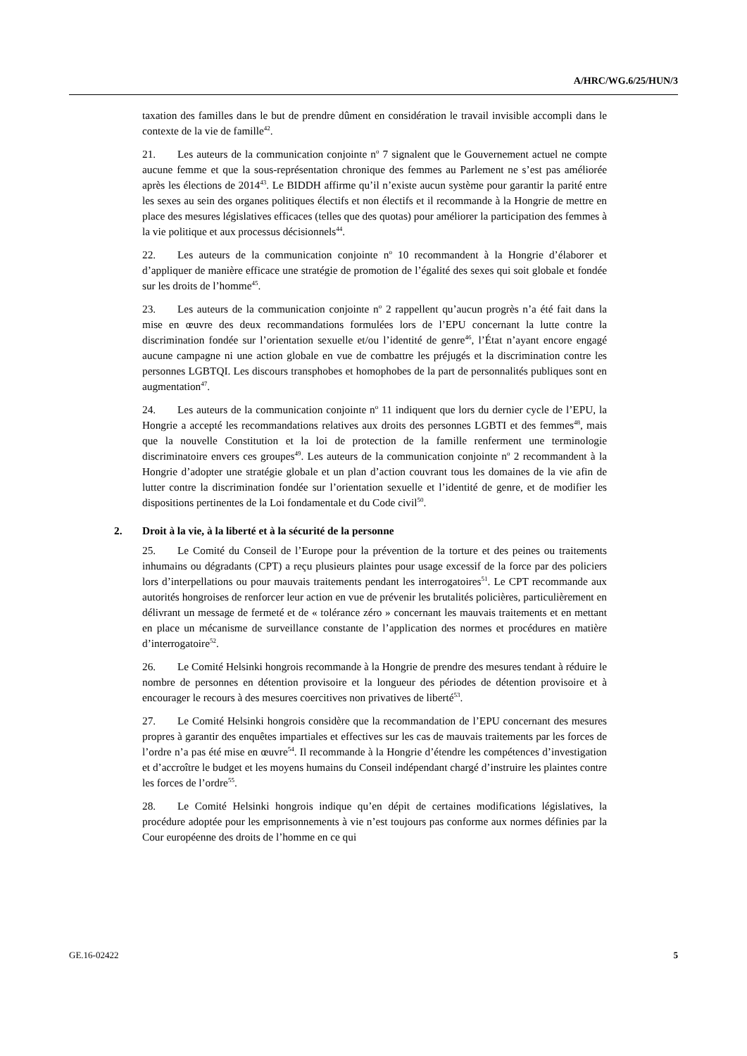A/HRC/WG.6/25/HUN/3
taxation des familles dans le but de prendre dûment en considération le travail invisible accompli dans le contexte de la vie de famille<sup>42</sup>.
21. Les auteurs de la communication conjointe n<sup>o</sup> 7 signalent que le Gouvernement actuel ne compte aucune femme et que la sous-représentation chronique des femmes au Parlement ne s’est pas améliorée après les élections de 2014<sup>43</sup>. Le BIDDH affirme qu’il n’existe aucun système pour garantir la parité entre les sexes au sein des organes politiques électifs et non électifs et il recommande à la Hongrie de mettre en place des mesures législatives efficaces (telles que des quotas) pour améliorer la participation des femmes à la vie politique et aux processus décisionnels<sup>44</sup>.
22. Les auteurs de la communication conjointe n<sup>o</sup> 10 recommandent à la Hongrie d’élaborer et d’appliquer de manière efficace une stratégie de promotion de l’égalité des sexes qui soit globale et fondée sur les droits de l’homme<sup>45</sup>.
23. Les auteurs de la communication conjointe n<sup>o</sup> 2 rappellent qu’aucun progrès n’a été fait dans la mise en œuvre des deux recommandations formulées lors de l’EPU concernant la lutte contre la discrimination fondée sur l’orientation sexuelle et/ou l’identité de genre<sup>46</sup>, l’État n’ayant encore engagé aucune campagne ni une action globale en vue de combattre les préjugés et la discrimination contre les personnes LGBTQI. Les discours transphobes et homophobes de la part de personnalités publiques sont en augmentation<sup>47</sup>.
24. Les auteurs de la communication conjointe n<sup>o</sup> 11 indiquent que lors du dernier cycle de l’EPU, la Hongrie a accepté les recommandations relatives aux droits des personnes LGBTI et des femmes<sup>48</sup>, mais que la nouvelle Constitution et la loi de protection de la famille renferment une terminologie discriminatoire envers ces groupes<sup>49</sup>. Les auteurs de la communication conjointe n<sup>o</sup> 2 recommandent à la Hongrie d’adopter une stratégie globale et un plan d’action couvrant tous les domaines de la vie afin de lutter contre la discrimination fondée sur l’orientation sexuelle et l’identité de genre, et de modifier les dispositions pertinentes de la Loi fondamentale et du Code civil<sup>50</sup>.
2. Droit à la vie, à la liberté et à la sécurité de la personne
25. Le Comité du Conseil de l’Europe pour la prévention de la torture et des peines ou traitements inhumains ou dégradants (CPT) a reçu plusieurs plaintes pour usage excessif de la force par des policiers lors d’interpellations ou pour mauvais traitements pendant les interrogatoires<sup>51</sup>. Le CPT recommande aux autorités hongroises de renforcer leur action en vue de prévenir les brutalités policières, particulièrement en délivrant un message de fermeté et de « tolérance zéro » concernant les mauvais traitements et en mettant en place un mécanisme de surveillance constante de l’application des normes et procédures en matière d’interrogatoire<sup>52</sup>.
26. Le Comité Helsinki hongrois recommande à la Hongrie de prendre des mesures tendant à réduire le nombre de personnes en détention provisoire et la longueur des périodes de détention provisoire et à encourager le recours à des mesures coercitives non privatives de liberté<sup>53</sup>.
27. Le Comité Helsinki hongrois considère que la recommandation de l’EPU concernant des mesures propres à garantir des enquêtes impartiales et effectives sur les cas de mauvais traitements par les forces de l’ordre n’a pas été mise en œuvre<sup>54</sup>. Il recommande à la Hongrie d’étendre les compétences d’investigation et d’accroître le budget et les moyens humains du Conseil indépendant chargé d’instruire les plaintes contre les forces de l’ordre<sup>55</sup>.
28. Le Comité Helsinki hongrois indique qu’en dépit de certaines modifications législatives, la procédure adoptée pour les emprisonnements à vie n’est toujours pas conforme aux normes définies par la Cour européenne des droits de l’homme en ce qui
GE.16-02422 5